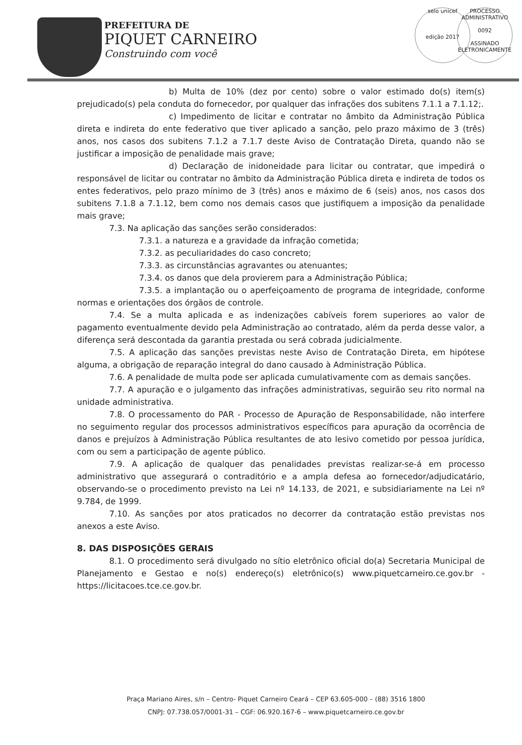PREFEITURA DE
PIQUET CARNEIRO
Construindo com você
selo unicef
edição 2017
PROCESSO ADMINISTRATIVO
0092
ASSINADO ELETRONICAMENTE
b) Multa de 10% (dez por cento) sobre o valor estimado do(s) item(s) prejudicado(s) pela conduta do fornecedor, por qualquer das infrações dos subitens 7.1.1 a 7.1.12;.
c) Impedimento de licitar e contratar no âmbito da Administração Pública direta e indireta do ente federativo que tiver aplicado a sanção, pelo prazo máximo de 3 (três) anos, nos casos dos subitens 7.1.2 a 7.1.7 deste Aviso de Contratação Direta, quando não se justificar a imposição de penalidade mais grave;
d) Declaração de inidoneidade para licitar ou contratar, que impedirá o responsável de licitar ou contratar no âmbito da Administração Pública direta e indireta de todos os entes federativos, pelo prazo mínimo de 3 (três) anos e máximo de 6 (seis) anos, nos casos dos subitens 7.1.8 a 7.1.12, bem como nos demais casos que justifiquem a imposição da penalidade mais grave;
7.3. Na aplicação das sanções serão considerados:
7.3.1. a natureza e a gravidade da infração cometida;
7.3.2. as peculiaridades do caso concreto;
7.3.3. as circunstâncias agravantes ou atenuantes;
7.3.4. os danos que dela provierem para a Administração Pública;
7.3.5. a implantação ou o aperfeiçoamento de programa de integridade, conforme normas e orientações dos órgãos de controle.
7.4. Se a multa aplicada e as indenizações cabíveis forem superiores ao valor de pagamento eventualmente devido pela Administração ao contratado, além da perda desse valor, a diferença será descontada da garantia prestada ou será cobrada judicialmente.
7.5. A aplicação das sanções previstas neste Aviso de Contratação Direta, em hipótese alguma, a obrigação de reparação integral do dano causado à Administração Pública.
7.6. A penalidade de multa pode ser aplicada cumulativamente com as demais sanções.
7.7. A apuração e o julgamento das infrações administrativas, seguirão seu rito normal na unidade administrativa.
7.8. O processamento do PAR - Processo de Apuração de Responsabilidade, não interfere no seguimento regular dos processos administrativos específicos para apuração da ocorrência de danos e prejuízos à Administração Pública resultantes de ato lesivo cometido por pessoa jurídica, com ou sem a participação de agente público.
7.9. A aplicação de qualquer das penalidades previstas realizar-se-á em processo administrativo que assegurará o contraditório e a ampla defesa ao fornecedor/adjudicatário, observando-se o procedimento previsto na Lei nº 14.133, de 2021, e subsidiariamente na Lei nº 9.784, de 1999.
7.10. As sanções por atos praticados no decorrer da contratação estão previstas nos anexos a este Aviso.
8. DAS DISPOSIÇÕES GERAIS
8.1. O procedimento será divulgado no sítio eletrônico oficial do(a) Secretaria Municipal de Planejamento e Gestao e no(s) endereço(s) eletrônico(s) www.piquetcarneiro.ce.gov.br - https://licitacoes.tce.ce.gov.br.
Praça Mariano Aires, s/n – Centro- Piquet Carneiro Ceará – CEP 63.605-000 – (88) 3516 1800
CNPJ: 07.738.057/0001-31 – CGF: 06.920.167-6 – www.piquetcarneiro.ce.gov.br